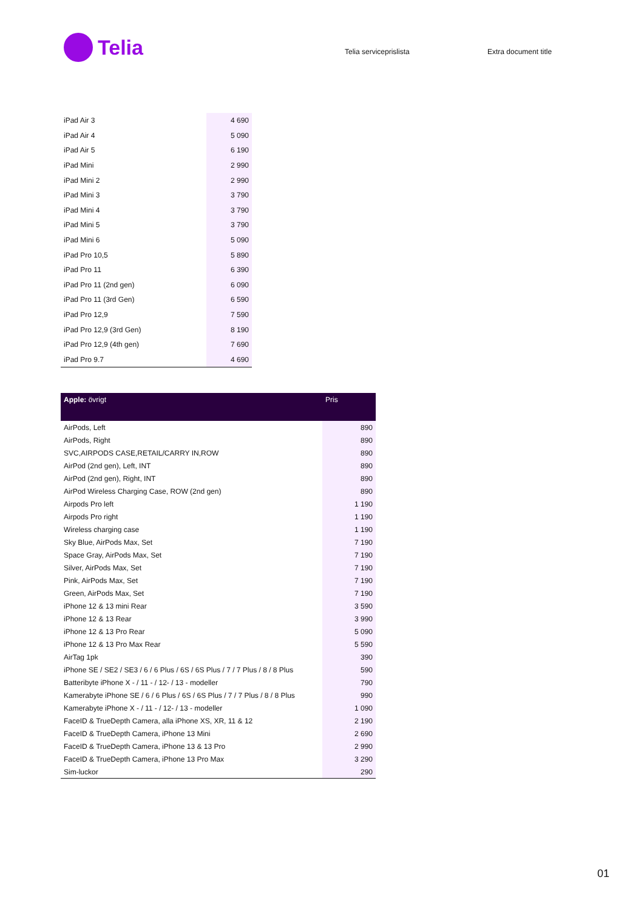Telia
Telia serviceprislista Extra document title
| iPad Air 3 | 4 690 |
| iPad Air 4 | 5 090 |
| iPad Air 5 | 6 190 |
| iPad Mini | 2 990 |
| iPad Mini 2 | 2 990 |
| iPad Mini 3 | 3 790 |
| iPad Mini 4 | 3 790 |
| iPad Mini 5 | 3 790 |
| iPad Mini 6 | 5 090 |
| iPad Pro 10,5 | 5 890 |
| iPad Pro 11 | 6 390 |
| iPad Pro 11 (2nd gen) | 6 090 |
| iPad Pro 11 (3rd Gen) | 6 590 |
| iPad Pro 12,9 | 7 590 |
| iPad Pro 12,9 (3rd Gen) | 8 190 |
| iPad Pro 12,9 (4th gen) | 7 690 |
| iPad Pro 9.7 | 4 690 |
| Apple: övrigt | Pris |
| --- | --- |
| AirPods, Left | 890 |
| AirPods, Right | 890 |
| SVC,AIRPODS CASE,RETAIL/CARRY IN,ROW | 890 |
| AirPod (2nd gen), Left, INT | 890 |
| AirPod (2nd gen), Right, INT | 890 |
| AirPod Wireless Charging Case, ROW (2nd gen) | 890 |
| Airpods Pro left | 1 190 |
| Airpods Pro right | 1 190 |
| Wireless charging case | 1 190 |
| Sky Blue, AirPods Max, Set | 7 190 |
| Space Gray, AirPods Max, Set | 7 190 |
| Silver, AirPods Max, Set | 7 190 |
| Pink, AirPods Max, Set | 7 190 |
| Green, AirPods Max, Set | 7 190 |
| iPhone 12 & 13 mini Rear | 3 590 |
| iPhone 12 & 13 Rear | 3 990 |
| iPhone 12 & 13 Pro Rear | 5 090 |
| iPhone 12 & 13 Pro Max Rear | 5 590 |
| AirTag 1pk | 390 |
| iPhone SE / SE2 / SE3 / 6 / 6 Plus / 6S / 6S Plus / 7 / 7 Plus / 8 / 8 Plus | 590 |
| Batteribyte iPhone X - / 11 - / 12- / 13 - modeller | 790 |
| Kamerabyte iPhone SE / 6 / 6 Plus / 6S / 6S Plus / 7 / 7 Plus / 8 / 8 Plus | 990 |
| Kamerabyte iPhone X - / 11 - / 12- / 13 - modeller | 1 090 |
| FaceID & TrueDepth Camera, alla iPhone XS, XR, 11 & 12 | 2 190 |
| FaceID & TrueDepth Camera, iPhone 13 Mini | 2 690 |
| FaceID & TrueDepth Camera, iPhone 13 & 13 Pro | 2 990 |
| FaceID & TrueDepth Camera, iPhone 13 Pro Max | 3 290 |
| Sim-luckor | 290 |
01